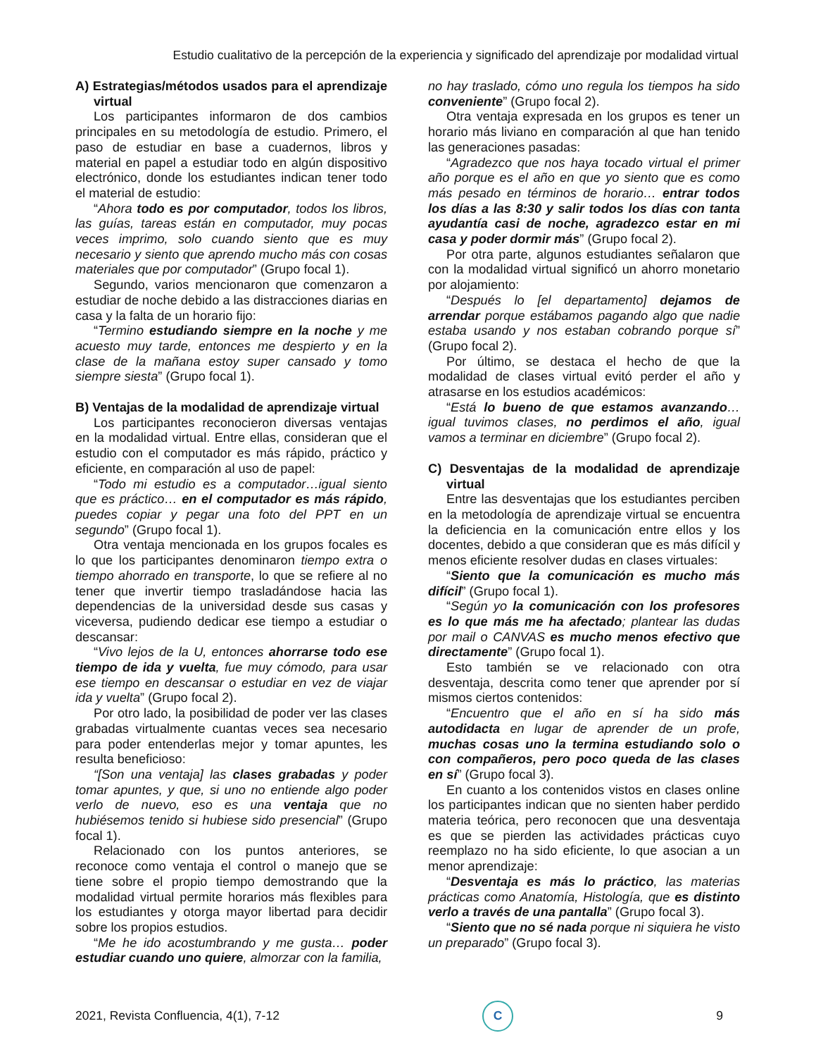Estudio cualitativo de la percepción de la experiencia y significado del aprendizaje por modalidad virtual
A) Estrategias/métodos usados para el aprendizaje virtual
Los participantes informaron de dos cambios principales en su metodología de estudio. Primero, el paso de estudiar en base a cuadernos, libros y material en papel a estudiar todo en algún dispositivo electrónico, donde los estudiantes indican tener todo el material de estudio:
“Ahora todo es por computador, todos los libros, las guías, tareas están en computador, muy pocas veces imprimo, solo cuando siento que es muy necesario y siento que aprendo mucho más con cosas materiales que por computador” (Grupo focal 1).
Segundo, varios mencionaron que comenzaron a estudiar de noche debido a las distracciones diarias en casa y la falta de un horario fijo:
“Termino estudiando siempre en la noche y me acuesto muy tarde, entonces me despierto y en la clase de la mañana estoy super cansado y tomo siempre siesta” (Grupo focal 1).
B) Ventajas de la modalidad de aprendizaje virtual
Los participantes reconocieron diversas ventajas en la modalidad virtual. Entre ellas, consideran que el estudio con el computador es más rápido, práctico y eficiente, en comparación al uso de papel:
“Todo mi estudio es a computador…igual siento que es práctico… en el computador es más rápido, puedes copiar y pegar una foto del PPT en un segundo” (Grupo focal 1).
Otra ventaja mencionada en los grupos focales es lo que los participantes denominaron tiempo extra o tiempo ahorrado en transporte, lo que se refiere al no tener que invertir tiempo trasladándose hacia las dependencias de la universidad desde sus casas y viceversa, pudiendo dedicar ese tiempo a estudiar o descansar:
“Vivo lejos de la U, entonces ahorrarse todo ese tiempo de ida y vuelta, fue muy cómodo, para usar ese tiempo en descansar o estudiar en vez de viajar ida y vuelta” (Grupo focal 2).
Por otro lado, la posibilidad de poder ver las clases grabadas virtualmente cuantas veces sea necesario para poder entenderlas mejor y tomar apuntes, les resulta beneficioso:
“[Son una ventaja] las clases grabadas y poder tomar apuntes, y que, si uno no entiende algo poder verlo de nuevo, eso es una ventaja que no hubiésemos tenido si hubiese sido presencial” (Grupo focal 1).
Relacionado con los puntos anteriores, se reconoce como ventaja el control o manejo que se tiene sobre el propio tiempo demostrando que la modalidad virtual permite horarios más flexibles para los estudiantes y otorga mayor libertad para decidir sobre los propios estudios.
“Me he ido acostumbrando y me gusta… poder estudiar cuando uno quiere, almorzar con la familia,
no hay traslado, cómo uno regula los tiempos ha sido conveniente” (Grupo focal 2).
Otra ventaja expresada en los grupos es tener un horario más liviano en comparación al que han tenido las generaciones pasadas:
“Agradezco que nos haya tocado virtual el primer año porque es el año en que yo siento que es como más pesado en términos de horario… entrar todos los días a las 8:30 y salir todos los días con tanta ayudantía casi de noche, agradezco estar en mi casa y poder dormir más” (Grupo focal 2).
Por otra parte, algunos estudiantes señalaron que con la modalidad virtual significó un ahorro monetario por alojamiento:
“Después lo [el departamento] dejamos de arrendar porque estábamos pagando algo que nadie estaba usando y nos estaban cobrando porque sí” (Grupo focal 2).
Por último, se destaca el hecho de que la modalidad de clases virtual evitó perder el año y atrasarse en los estudios académicos:
“Está lo bueno de que estamos avanzando… igual tuvimos clases, no perdimos el año, igual vamos a terminar en diciembre” (Grupo focal 2).
C) Desventajas de la modalidad de aprendizaje virtual
Entre las desventajas que los estudiantes perciben en la metodología de aprendizaje virtual se encuentra la deficiencia en la comunicación entre ellos y los docentes, debido a que consideran que es más difícil y menos eficiente resolver dudas en clases virtuales:
“Siento que la comunicación es mucho más difícil” (Grupo focal 1).
“Según yo la comunicación con los profesores es lo que más me ha afectado; plantear las dudas por mail o CANVAS es mucho menos efectivo que directamente” (Grupo focal 1).
Esto también se ve relacionado con otra desventaja, descrita como tener que aprender por sí mismos ciertos contenidos:
“Encuentro que el año en sí ha sido más autodidacta en lugar de aprender de un profe, muchas cosas uno la termina estudiando solo o con compañeros, pero poco queda de las clases en sí” (Grupo focal 3).
En cuanto a los contenidos vistos en clases online los participantes indican que no sienten haber perdido materia teórica, pero reconocen que una desventaja es que se pierden las actividades prácticas cuyo reemplazo no ha sido eficiente, lo que asocian a un menor aprendizaje:
“Desventaja es más lo práctico, las materias prácticas como Anatomía, Histología, que es distinto verlo a través de una pantalla” (Grupo focal 3).
“Siento que no sé nada porque ni siquiera he visto un preparado” (Grupo focal 3).
2021, Revista Confluencia, 4(1), 7-12
C
9